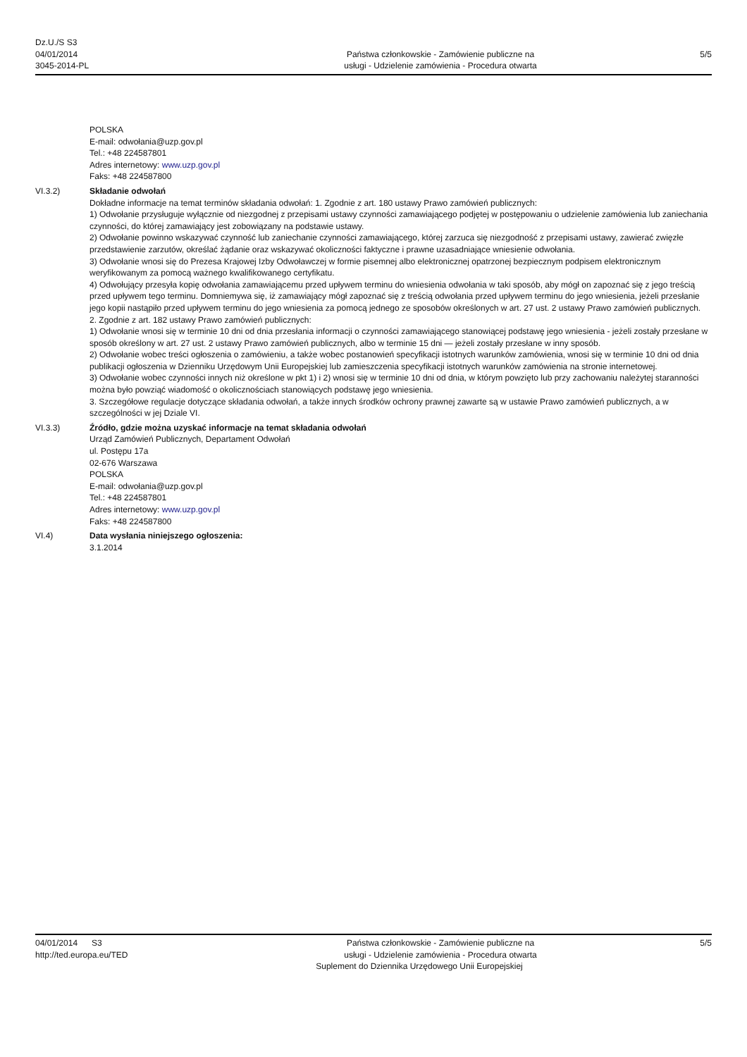Dz.U./S S3
04/01/2014
3045-2014-PL
Państwa członkowskie - Zamówienie publiczne na
usługi - Udzielenie zamówienia - Procedura otwarta
5/5
POLSKA
E-mail: odwołania@uzp.gov.pl
Tel.: +48 224587801
Adres internetowy: www.uzp.gov.pl
Faks: +48 224587800
VI.3.2) Składanie odwołań
Dokładne informacje na temat terminów składania odwołań: 1. Zgodnie z art. 180 ustawy Prawo zamówień publicznych:
1) Odwołanie przysługuje wyłącznie od niezgodnej z przepisami ustawy czynności zamawiającego podjętej w postępowaniu o udzielenie zamówienia lub zaniechania czynności, do której zamawiający jest zobowiązany na podstawie ustawy.
2) Odwołanie powinno wskazywać czynność lub zaniechanie czynności zamawiającego, której zarzuca się niezgodność z przepisami ustawy, zawierać zwięzłe przedstawienie zarzutów, określać żądanie oraz wskazywać okoliczności faktyczne i prawne uzasadniające wniesienie odwołania.
3) Odwołanie wnosi się do Prezesa Krajowej Izby Odwoławczej w formie pisemnej albo elektronicznej opatrzonej bezpiecznym podpisem elektronicznym weryfikowanym za pomocą ważnego kwalifikowanego certyfikatu.
4) Odwołujący przesyła kopię odwołania zamawiającemu przed upływem terminu do wniesienia odwołania w taki sposób, aby mógł on zapoznać się z jego treścią przed upływem tego terminu. Domniemywa się, iż zamawiający mógł zapoznać się z treścią odwołania przed upływem terminu do jego wniesienia, jeżeli przesłanie jego kopii nastąpiło przed upływem terminu do jego wniesienia za pomocą jednego ze sposobów określonych w art. 27 ust. 2 ustawy Prawo zamówień publicznych.
2. Zgodnie z art. 182 ustawy Prawo zamówień publicznych:
1) Odwołanie wnosi się w terminie 10 dni od dnia przesłania informacji o czynności zamawiającego stanowiącej podstawę jego wniesienia - jeżeli zostały przesłane w sposób określony w art. 27 ust. 2 ustawy Prawo zamówień publicznych, albo w terminie 15 dni — jeżeli zostały przesłane w inny sposób.
2) Odwołanie wobec treści ogłoszenia o zamówieniu, a także wobec postanowień specyfikacji istotnych warunków zamówienia, wnosi się w terminie 10 dni od dnia publikacji ogłoszenia w Dzienniku Urzędowym Unii Europejskiej lub zamieszczenia specyfikacji istotnych warunków zamówienia na stronie internetowej.
3) Odwołanie wobec czynności innych niż określone w pkt 1) i 2) wnosi się w terminie 10 dni od dnia, w którym powzięto lub przy zachowaniu należytej staranności można było powziąć wiadomość o okolicznościach stanowiących podstawę jego wniesienia.
3. Szczegółowe regulacje dotyczące składania odwołań, a także innych środków ochrony prawnej zawarte są w ustawie Prawo zamówień publicznych, a w szczególności w jej Dziale VI.
VI.3.3) Źródło, gdzie można uzyskać informacje na temat składania odwołań
Urząd Zamówień Publicznych, Departament Odwołań
ul. Postępu 17a
02-676 Warszawa
POLSKA
E-mail: odwołania@uzp.gov.pl
Tel.: +48 224587801
Adres internetowy: www.uzp.gov.pl
Faks: +48 224587800
VI.4) Data wysłania niniejszego ogłoszenia:
3.1.2014
04/01/2014 S3
http://ted.europa.eu/TED
Państwa członkowskie - Zamówienie publiczne na
usługi - Udzielenie zamówienia - Procedura otwarta
5/5
Suplement do Dziennika Urzędowego Unii Europejskiej